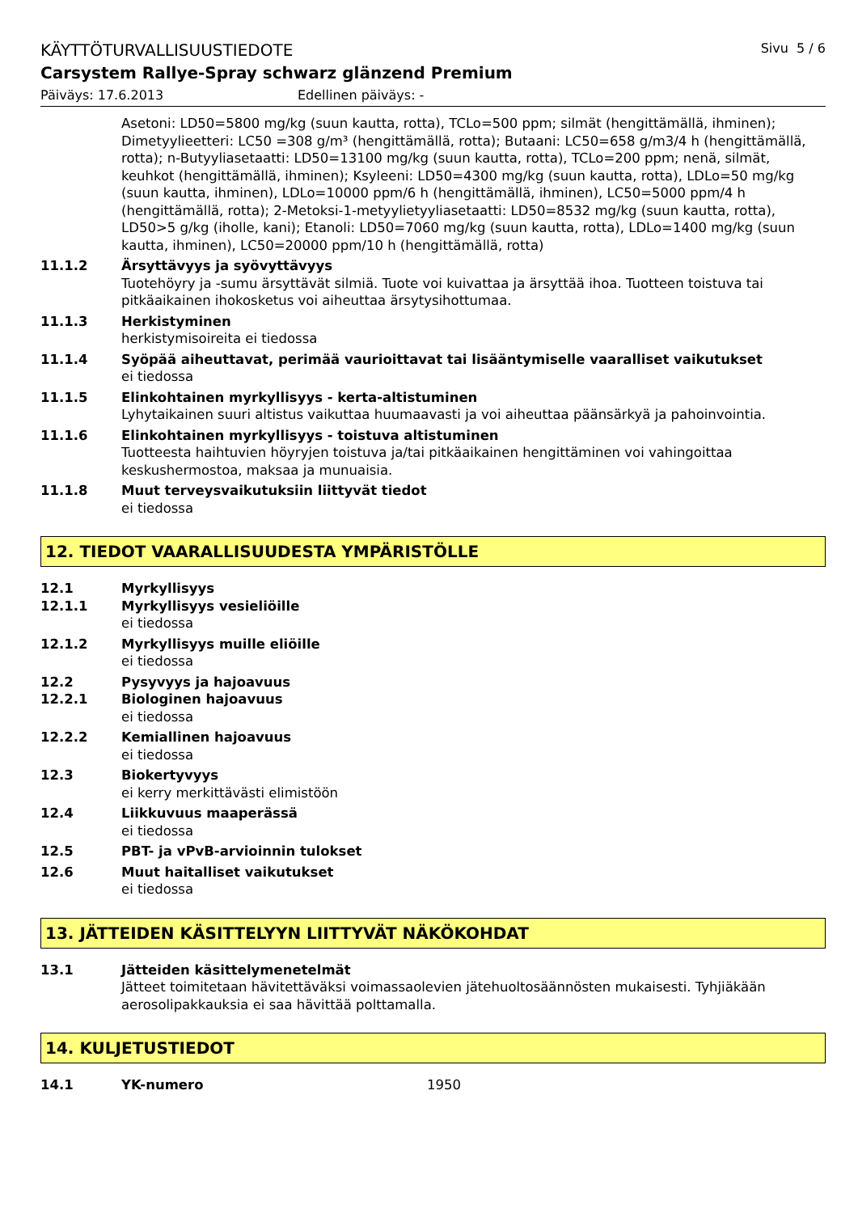KÄYTTÖTURVALLISUUSTIEDOTE Sivu 5 / 6
Carsystem Rallye-Spray schwarz glänzend Premium
Päiväys: 17.6.2013 Edellinen päiväys: -
Asetoni: LD50=5800 mg/kg (suun kautta, rotta), TCLo=500 ppm; silmät (hengittämällä, ihminen); Dimetyylieetteri: LC50 =308 g/m³ (hengittämällä, rotta); Butaani: LC50=658 g/m3/4 h (hengittämällä, rotta); n-Butyyliasetaatti: LD50=13100 mg/kg (suun kautta, rotta), TCLo=200 ppm; nenä, silmät, keuhkot (hengittämällä, ihminen); Ksyleeni: LD50=4300 mg/kg (suun kautta, rotta), LDLo=50 mg/kg (suun kautta, ihminen), LDLo=10000 ppm/6 h (hengittämällä, ihminen), LC50=5000 ppm/4 h (hengittämällä, rotta); 2-Metoksi-1-metyylietyyliasetaatti: LD50=8532 mg/kg (suun kautta, rotta), LD50>5 g/kg (iholle, kani); Etanoli: LD50=7060 mg/kg (suun kautta, rotta), LDLo=1400 mg/kg (suun kautta, ihminen), LC50=20000 ppm/10 h (hengittämällä, rotta)
11.1.2 Ärsyttävyys ja syövyttävyys
Tuotehöyry ja -sumu ärsyttävät silmiä. Tuote voi kuivattaa ja ärsyttää ihoa. Tuotteen toistuva tai pitkäaikainen ihokosketus voi aiheuttaa ärsytysihottumaa.
11.1.3 Herkistyminen
herkistymisoireita ei tiedossa
11.1.4 Syöpää aiheuttavat, perimää vaurioittavat tai lisääntymiselle vaaralliset vaikutukset
ei tiedossa
11.1.5 Elinkohtainen myrkyllisyys - kerta-altistuminen
Lyhytaikainen suuri altistus vaikuttaa huumaavasti ja voi aiheuttaa päänsärkyä ja pahoinvointia.
11.1.6 Elinkohtainen myrkyllisyys - toistuva altistuminen
Tuotteesta haihtuvien höyryjen toistuva ja/tai pitkäaikainen hengittäminen voi vahingoittaa keskushermostoa, maksaa ja munuaisia.
11.1.8 Muut terveysvaikutuksiin liittyvät tiedot
ei tiedossa
12. TIEDOT VAARALLISUUDESTA YMPÄRISTÖLLE
12.1 Myrkyllisyys
12.1.1 Myrkyllisyys vesieliöille
ei tiedossa
12.1.2 Myrkyllisyys muille eliöille
ei tiedossa
12.2 Pysyvyys ja hajoavuus
12.2.1 Biologinen hajoavuus
ei tiedossa
12.2.2 Kemiallinen hajoavuus
ei tiedossa
12.3 Biokertyvyys
ei kerry merkittävästi elimistöön
12.4 Liikkuvuus maaperässä
ei tiedossa
12.5 PBT- ja vPvB-arvioinnin tulokset
12.6 Muut haitalliset vaikutukset
ei tiedossa
13. JÄTTEIDEN KÄSITTELYYN LIITTYVÄT NÄKÖKOHDAT
13.1 Jätteiden käsittelymenetelmät
Jätteet toimitetaan hävitettäväksi voimassaolevien jätehuoltosäännösten mukaisesti. Tyhjiäkään aerosolipakkauksia ei saa hävittää polttamalla.
14. KULJETUSTIEDOT
14.1 YK-numero 1950